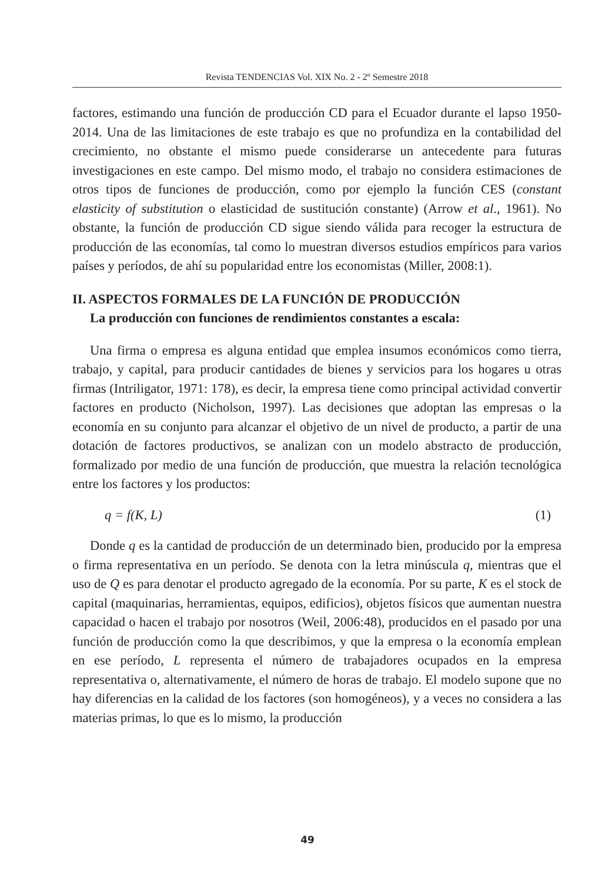Revista TENDENCIAS Vol. XIX No. 2 - 2º Semestre 2018
factores, estimando una función de producción CD para el Ecuador durante el lapso 1950-2014. Una de las limitaciones de este trabajo es que no profundiza en la contabilidad del crecimiento, no obstante el mismo puede considerarse un antecedente para futuras investigaciones en este campo. Del mismo modo, el trabajo no considera estimaciones de otros tipos de funciones de producción, como por ejemplo la función CES (constant elasticity of substitution o elasticidad de sustitución constante) (Arrow et al., 1961). No obstante, la función de producción CD sigue siendo válida para recoger la estructura de producción de las economías, tal como lo muestran diversos estudios empíricos para varios países y períodos, de ahí su popularidad entre los economistas (Miller, 2008:1).
II. ASPECTOS FORMALES DE LA FUNCIÓN DE PRODUCCIÓN
La producción con funciones de rendimientos constantes a escala:
Una firma o empresa es alguna entidad que emplea insumos económicos como tierra, trabajo, y capital, para producir cantidades de bienes y servicios para los hogares u otras firmas (Intriligator, 1971: 178), es decir, la empresa tiene como principal actividad convertir factores en producto (Nicholson, 1997). Las decisiones que adoptan las empresas o la economía en su conjunto para alcanzar el objetivo de un nivel de producto, a partir de una dotación de factores productivos, se analizan con un modelo abstracto de producción, formalizado por medio de una función de producción, que muestra la relación tecnológica entre los factores y los productos:
q = f(K, L) (1)
Donde q es la cantidad de producción de un determinado bien, producido por la empresa o firma representativa en un período. Se denota con la letra minúscula q, mientras que el uso de Q es para denotar el producto agregado de la economía. Por su parte, K es el stock de capital (maquinarias, herramientas, equipos, edificios), objetos físicos que aumentan nuestra capacidad o hacen el trabajo por nosotros (Weil, 2006:48), producidos en el pasado por una función de producción como la que describimos, y que la empresa o la economía emplean en ese período, L representa el número de trabajadores ocupados en la empresa representativa o, alternativamente, el número de horas de trabajo. El modelo supone que no hay diferencias en la calidad de los factores (son homogéneos), y a veces no considera a las materias primas, lo que es lo mismo, la producción
49